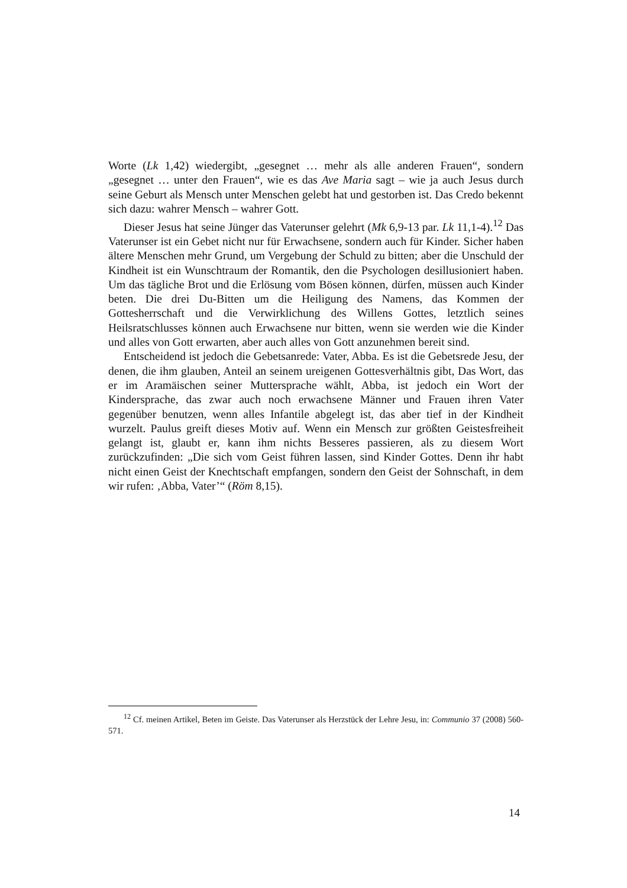Worte (Lk 1,42) wiedergibt, „gesegnet … mehr als alle anderen Frauen“, sondern „gesegnet … unter den Frauen“, wie es das Ave Maria sagt – wie ja auch Jesus durch seine Geburt als Mensch unter Menschen gelebt hat und gestorben ist. Das Credo bekennt sich dazu: wahrer Mensch – wahrer Gott.
Dieser Jesus hat seine Jünger das Vaterunser gelehrt (Mk 6,9-13 par. Lk 11,1-4).<sup>12</sup> Das Vaterunser ist ein Gebet nicht nur für Erwachsene, sondern auch für Kinder. Sicher haben ältere Menschen mehr Grund, um Vergebung der Schuld zu bitten; aber die Unschuld der Kindheit ist ein Wunschtraum der Romantik, den die Psychologen desillusioniert haben. Um das tägliche Brot und die Erlösung vom Bösen können, dürfen, müssen auch Kinder beten. Die drei Du-Bitten um die Heiligung des Namens, das Kommen der Gottesherrschaft und die Verwirklichung des Willens Gottes, letztlich seines Heilsratschlusses können auch Erwachsene nur bitten, wenn sie werden wie die Kinder und alles von Gott erwarten, aber auch alles von Gott anzunehmen bereit sind.
Entscheidend ist jedoch die Gebetsanrede: Vater, Abba. Es ist die Gebetsrede Jesu, der denen, die ihm glauben, Anteil an seinem ureigenen Gottesverhältnis gibt, Das Wort, das er im Aramäischen seiner Muttersprache wählt, Abba, ist jedoch ein Wort der Kindersprache, das zwar auch noch erwachsene Männer und Frauen ihren Vater gegenüber benutzen, wenn alles Infantile abgelegt ist, das aber tief in der Kindheit wurzelt. Paulus greift dieses Motiv auf. Wenn ein Mensch zur größten Geistesfreiheit gelangt ist, glaubt er, kann ihm nichts Besseres passieren, als zu diesem Wort zurückzufinden: „Die sich vom Geist führen lassen, sind Kinder Gottes. Denn ihr habt nicht einen Geist der Knechtschaft empfangen, sondern den Geist der Sohnschaft, in dem wir rufen: ‚Abba, Vater’“ (Röm 8,15).
<sup>12</sup> Cf. meinen Artikel, Beten im Geiste. Das Vaterunser als Herzstück der Lehre Jesu, in: Communio 37 (2008) 560-571.
14